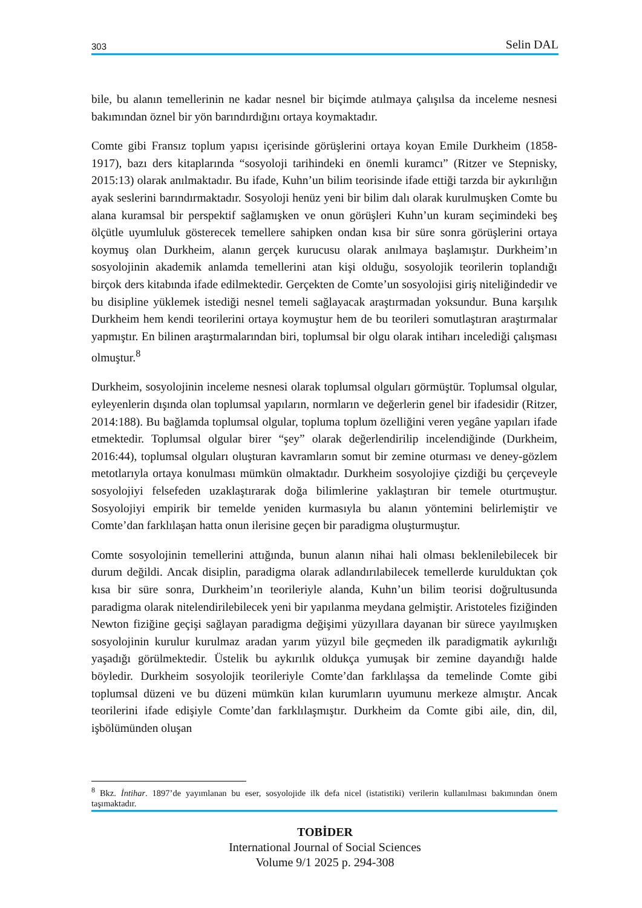303 Selin DAL
bile, bu alanın temellerinin ne kadar nesnel bir biçimde atılmaya çalışılsa da inceleme nesnesi bakımından öznel bir yön barındırdığını ortaya koymaktadır.
Comte gibi Fransız toplum yapısı içerisinde görüşlerini ortaya koyan Emile Durkheim (1858-1917), bazı ders kitaplarında “sosyoloji tarihindeki en önemli kuramcı” (Ritzer ve Stepnisky, 2015:13) olarak anılmaktadır. Bu ifade, Kuhn’un bilim teorisinde ifade ettiği tarzda bir aykırılığın ayak seslerini barındırmaktadır. Sosyoloji henüz yeni bir bilim dalı olarak kurulmuşken Comte bu alana kuramsal bir perspektif sağlamışken ve onun görüşleri Kuhn’un kuram seçimindeki beş ölçütle uyumluluk gösterecek temellere sahipken ondan kısa bir süre sonra görüşlerini ortaya koymuş olan Durkheim, alanın gerçek kurucusu olarak anılmaya başlamıştır. Durkheim’ın sosyolojinin akademik anlamda temellerini atan kişi olduğu, sosyolojik teorilerin toplandığı birçok ders kitabında ifade edilmektedir. Gerçekten de Comte’un sosyolojisi giriş niteliğindedir ve bu disipline yüklemek istediği nesnel temeli sağlayacak araştırmadan yoksundur. Buna karşılık Durkheim hem kendi teorilerini ortaya koymuştur hem de bu teorileri somutlaştıran araştırmalar yapmıştır. En bilinen araştırmalarından biri, toplumsal bir olgu olarak intiharı incelediği çalışması olmuştur.<sup>8</sup>
Durkheim, sosyolojinin inceleme nesnesi olarak toplumsal olguları görmüştür. Toplumsal olgular, eyleyenlerin dışında olan toplumsal yapıların, normların ve değerlerin genel bir ifadesidir (Ritzer, 2014:188). Bu bağlamda toplumsal olgular, topluma toplum özelliğini veren yegâne yapıları ifade etmektedir. Toplumsal olgular birer “şey” olarak değerlendirilip incelendiğinde (Durkheim, 2016:44), toplumsal olguları oluşturan kavramların somut bir zemine oturması ve deney-gözlem metotlarıyla ortaya konulması mümkün olmaktadır. Durkheim sosyolojiye çizdiği bu çerçeveyle sosyolojiyi felsefeden uzaklaştırarak doğa bilimlerine yaklaştıran bir temele oturtmuştur. Sosyolojiyi empirik bir temelde yeniden kurmasıyla bu alanın yöntemini belirlemiştir ve Comte’dan farklılaşan hatta onun ilerisine geçen bir paradigma oluşturmuştur.
Comte sosyolojinin temellerini attığında, bunun alanın nihai hali olması beklenilebilecek bir durum değildi. Ancak disiplin, paradigma olarak adlandırılabilecek temellerde kurulduktan çok kısa bir süre sonra, Durkheim’ın teorileriyle alanda, Kuhn’un bilim teorisi doğrultusunda paradigma olarak nitelendirilebilecek yeni bir yapılanma meydana gelmiştir. Aristoteles fiziğinden Newton fiziğine geçişi sağlayan paradigma değişimi yüzyıllara dayanan bir sürece yayılmışken sosyolojinin kurulur kurulmaz aradan yarım yüzyıl bile geçmeden ilk paradigmatik aykırılığı yaşadığı görülmektedir. Üstelik bu aykırılık oldukça yumuşak bir zemine dayandığı halde böyledir. Durkheim sosyolojik teorileriyle Comte’dan farklılaşsa da temelinde Comte gibi toplumsal düzeni ve bu düzeni mümkün kılan kurumların uyumunu merkeze almıştır. Ancak teorilerini ifade edişiyle Comte’dan farklılaşmıştır. Durkheim da Comte gibi aile, din, dil, işbölümünden oluşan
<sup>8</sup> Bkz. İntihar. 1897’de yayımlanan bu eser, sosyolojide ilk defa nicel (istatistiki) verilerin kullanılması bakımından önem taşımaktadır.
TOBİDER
International Journal of Social Sciences
Volume 9/1 2025 p. 294-308